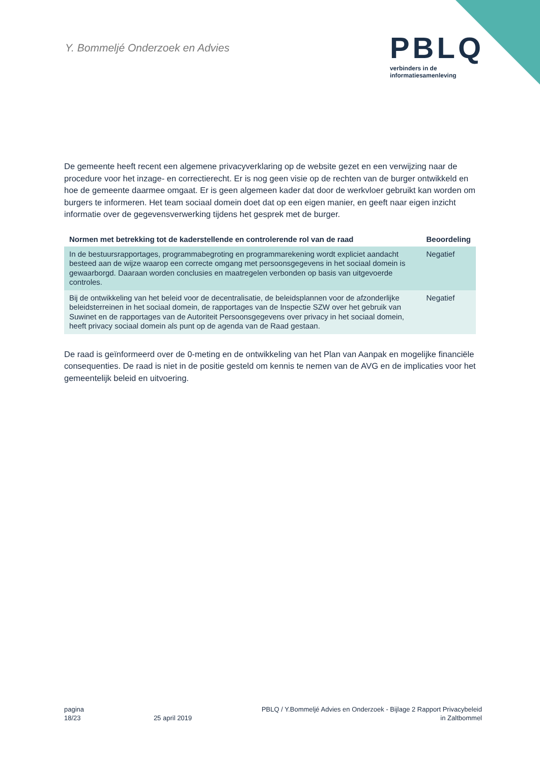Y. Bommeljé Onderzoek en Advies
PBLQ
verbinders in de
informatiesamenleving
De gemeente heeft recent een algemene privacyverklaring op de website gezet en een verwijzing naar de procedure voor het inzage- en correctierecht. Er is nog geen visie op de rechten van de burger ontwikkeld en hoe de gemeente daarmee omgaat. Er is geen algemeen kader dat door de werkvloer gebruikt kan worden om burgers te informeren. Het team sociaal domein doet dat op een eigen manier, en geeft naar eigen inzicht informatie over de gegevensverwerking tijdens het gesprek met de burger.
| Normen met betrekking tot de kaderstellende en controlerende rol van de raad | Beoordeling |
| --- | --- |
| In de bestuursrapportages, programmabegroting en programmarekening wordt expliciet aandacht besteed aan de wijze waarop een correcte omgang met persoonsgegevens in het sociaal domein is gewaarborgd. Daaraan worden conclusies en maatregelen verbonden op basis van uitgevoerde controles. | Negatief |
| Bij de ontwikkeling van het beleid voor de decentralisatie, de beleidsplannen voor de afzonderlijke beleidsterreinen in het sociaal domein, de rapportages van de Inspectie SZW over het gebruik van Suwinet en de rapportages van de Autoriteit Persoonsgegevens over privacy in het sociaal domein, heeft privacy sociaal domein als punt op de agenda van de Raad gestaan. | Negatief |
De raad is geïnformeerd over de 0-meting en de ontwikkeling van het Plan van Aanpak en mogelijke financiële consequenties. De raad is niet in de positie gesteld om kennis te nemen van de AVG en de implicaties voor het gemeentelijk beleid en uitvoering.
pagina
18/23
25 april 2019 PBLQ / Y.Bommeljé Advies en Onderzoek - Bijlage 2 Rapport Privacybeleid
in Zaltbommel